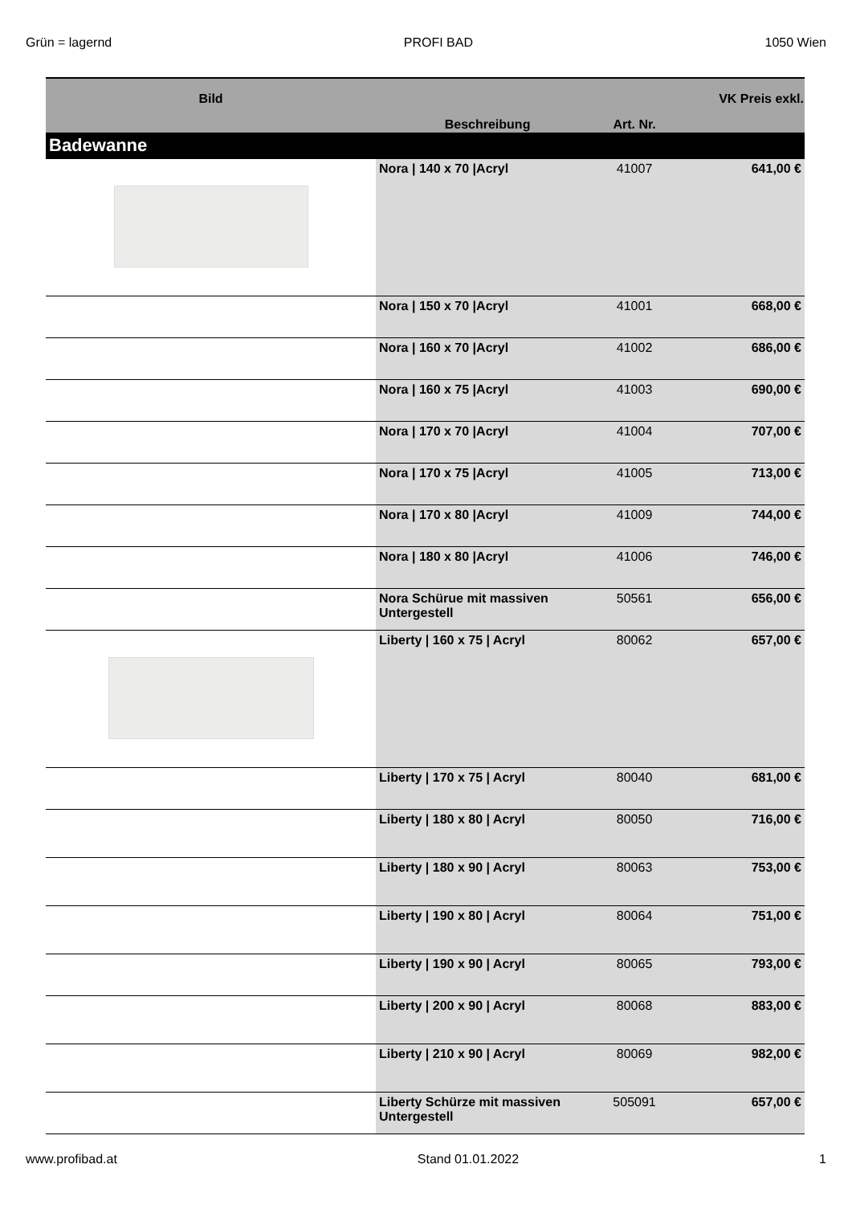Grün = lagernd PROFI BAD 1050 Wien
| Bild | Beschreibung | Art. Nr. | VK Preis exkl. |
| --- | --- | --- | --- |
| Badewanne | | | |
| | Nora / 140 x 70 /Acryl | 41007 | 641,00 € |
| | Nora / 150 x 70 /Acryl | 41001 | 668,00 € |
| | Nora / 160 x 70 /Acryl | 41002 | 686,00 € |
| | Nora / 160 x 75 /Acryl | 41003 | 690,00 € |
| | Nora / 170 x 70 /Acryl | 41004 | 707,00 € |
| | Nora / 170 x 75 /Acryl | 41005 | 713,00 € |
| | Nora / 170 x 80 /Acryl | 41009 | 744,00 € |
| | Nora / 180 x 80 /Acryl | 41006 | 746,00 € |
| | Nora Schürue mit massiven Untergestell | 50561 | 656,00 € |
| | Liberty / 160 x 75 / Acryl | 80062 | 657,00 € |
| | Liberty / 170 x 75 / Acryl | 80040 | 681,00 € |
| | Liberty / 180 x 80 / Acryl | 80050 | 716,00 € |
| | Liberty / 180 x 90 / Acryl | 80063 | 753,00 € |
| | Liberty / 190 x 80 / Acryl | 80064 | 751,00 € |
| | Liberty / 190 x 90 / Acryl | 80065 | 793,00 € |
| | Liberty / 200 x 90 / Acryl | 80068 | 883,00 € |
| | Liberty / 210 x 90 / Acryl | 80069 | 982,00 € |
| | Liberty Schürze mit massiven Untergestell | 505091 | 657,00 € |
www.profibad.at Stand 01.01.2022 1